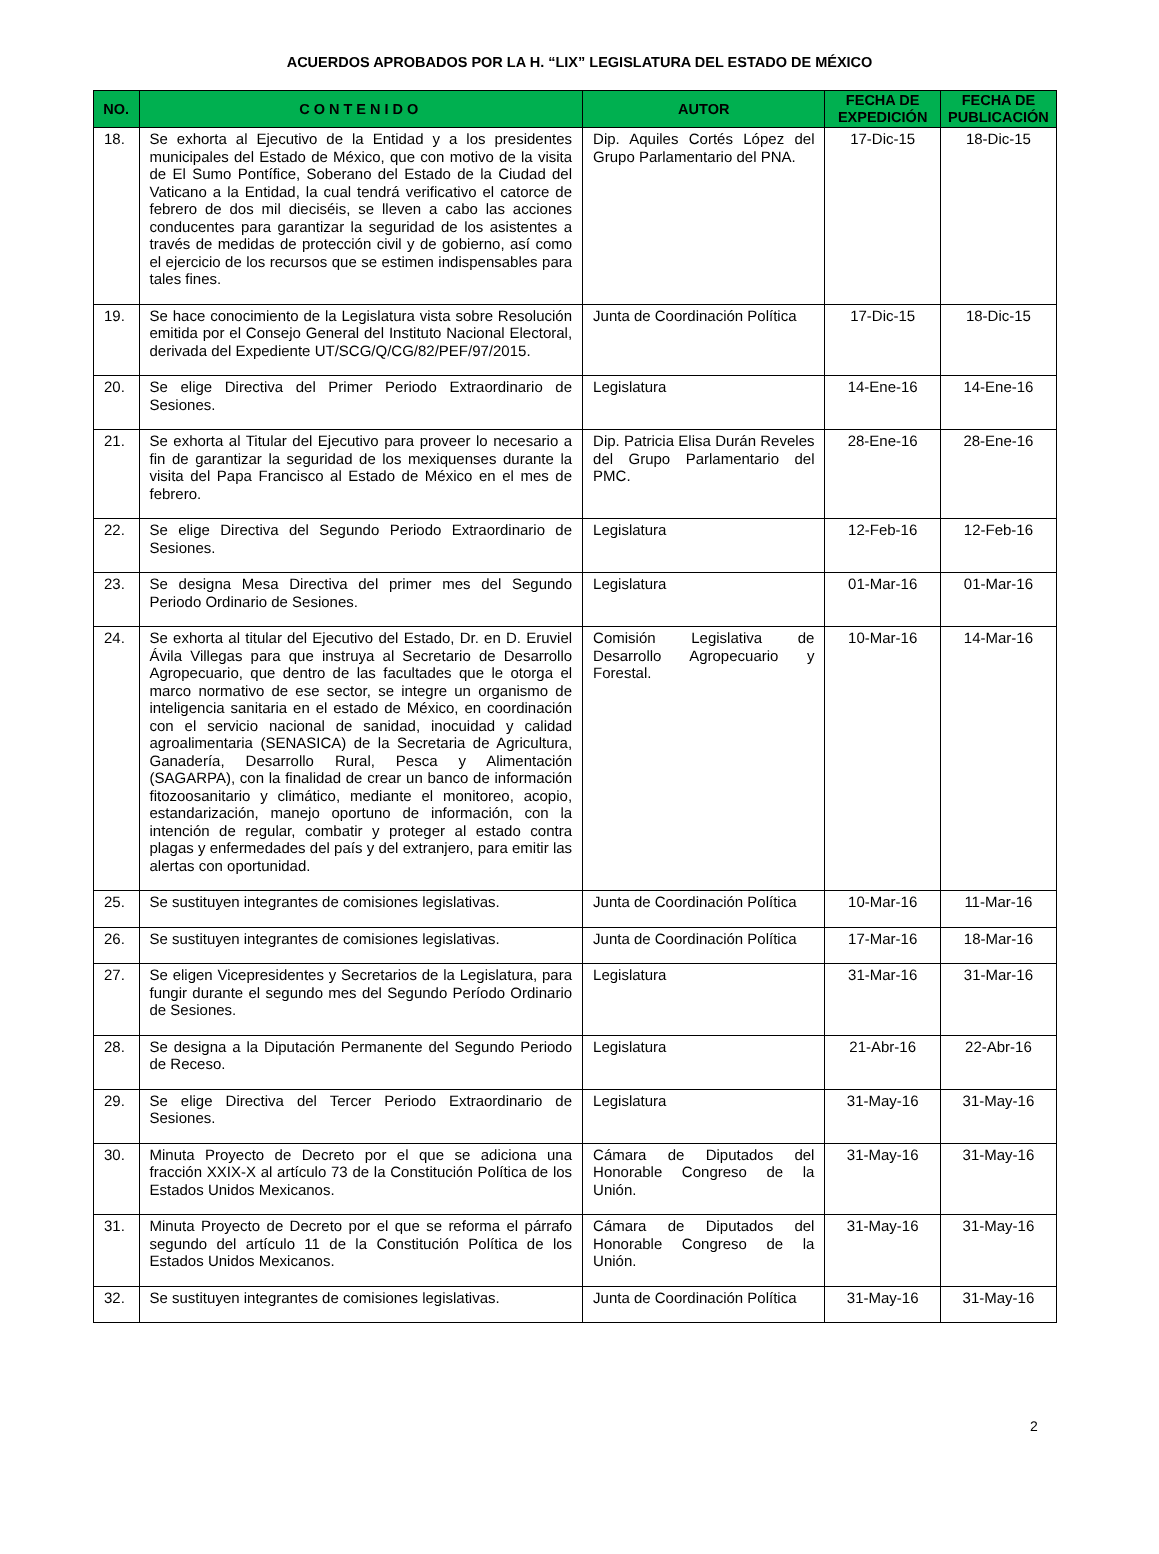ACUERDOS APROBADOS POR LA H. “LIX” LEGISLATURA DEL ESTADO DE MÉXICO
| NO. | CONTENIDO | AUTOR | FECHA DE EXPEDICIÓN | FECHA DE PUBLICACIÓN |
| --- | --- | --- | --- | --- |
| 18. | Se exhorta al Ejecutivo de la Entidad y a los presidentes municipales del Estado de México, que con motivo de la visita de El Sumo Pontífice, Soberano del Estado de la Ciudad del Vaticano a la Entidad, la cual tendrá verificativo el catorce de febrero de dos mil dieciséis, se lleven a cabo las acciones conducentes para garantizar la seguridad de los asistentes a través de medidas de protección civil y de gobierno, así como el ejercicio de los recursos que se estimen indispensables para tales fines. | Dip. Aquiles Cortés López del Grupo Parlamentario del PNA. | 17-Dic-15 | 18-Dic-15 |
| 19. | Se hace conocimiento de la Legislatura vista sobre Resolución emitida por el Consejo General del Instituto Nacional Electoral, derivada del Expediente UT/SCG/Q/CG/82/PEF/97/2015. | Junta de Coordinación Política | 17-Dic-15 | 18-Dic-15 |
| 20. | Se elige Directiva del Primer Periodo Extraordinario de Sesiones. | Legislatura | 14-Ene-16 | 14-Ene-16 |
| 21. | Se exhorta al Titular del Ejecutivo para proveer lo necesario a fin de garantizar la seguridad de los mexiquenses durante la visita del Papa Francisco al Estado de México en el mes de febrero. | Dip. Patricia Elisa Durán Reveles del Grupo Parlamentario del PMC. | 28-Ene-16 | 28-Ene-16 |
| 22. | Se elige Directiva del Segundo Periodo Extraordinario de Sesiones. | Legislatura | 12-Feb-16 | 12-Feb-16 |
| 23. | Se designa Mesa Directiva del primer mes del Segundo Periodo Ordinario de Sesiones. | Legislatura | 01-Mar-16 | 01-Mar-16 |
| 24. | Se exhorta al titular del Ejecutivo del Estado, Dr. en D. Eruviel Ávila Villegas para que instruya al Secretario de Desarrollo Agropecuario, que dentro de las facultades que le otorga el marco normativo de ese sector, se integre un organismo de inteligencia sanitaria en el estado de México, en coordinación con el servicio nacional de sanidad, inocuidad y calidad agroalimentaria (SENASICA) de la Secretaria de Agricultura, Ganadería, Desarrollo Rural, Pesca y Alimentación (SAGARPA), con la finalidad de crear un banco de información fitozoosanitario y climático, mediante el monitoreo, acopio, estandarización, manejo oportuno de información, con la intención de regular, combatir y proteger al estado contra plagas y enfermedades del país y del extranjero, para emitir las alertas con oportunidad. | Comisión Legislativa de Desarrollo Agropecuario y Forestal. | 10-Mar-16 | 14-Mar-16 |
| 25. | Se sustituyen integrantes de comisiones legislativas. | Junta de Coordinación Política | 10-Mar-16 | 11-Mar-16 |
| 26. | Se sustituyen integrantes de comisiones legislativas. | Junta de Coordinación Política | 17-Mar-16 | 18-Mar-16 |
| 27. | Se eligen Vicepresidentes y Secretarios de la Legislatura, para fungir durante el segundo mes del Segundo Período Ordinario de Sesiones. | Legislatura | 31-Mar-16 | 31-Mar-16 |
| 28. | Se designa a la Diputación Permanente del Segundo Periodo de Receso. | Legislatura | 21-Abr-16 | 22-Abr-16 |
| 29. | Se elige Directiva del Tercer Periodo Extraordinario de Sesiones. | Legislatura | 31-May-16 | 31-May-16 |
| 30. | Minuta Proyecto de Decreto por el que se adiciona una fracción XXIX-X al artículo 73 de la Constitución Política de los Estados Unidos Mexicanos. | Cámara de Diputados del Honorable Congreso de la Unión. | 31-May-16 | 31-May-16 |
| 31. | Minuta Proyecto de Decreto por el que se reforma el párrafo segundo del artículo 11 de la Constitución Política de los Estados Unidos Mexicanos. | Cámara de Diputados del Honorable Congreso de la Unión. | 31-May-16 | 31-May-16 |
| 32. | Se sustituyen integrantes de comisiones legislativas. | Junta de Coordinación Política | 31-May-16 | 31-May-16 |
2